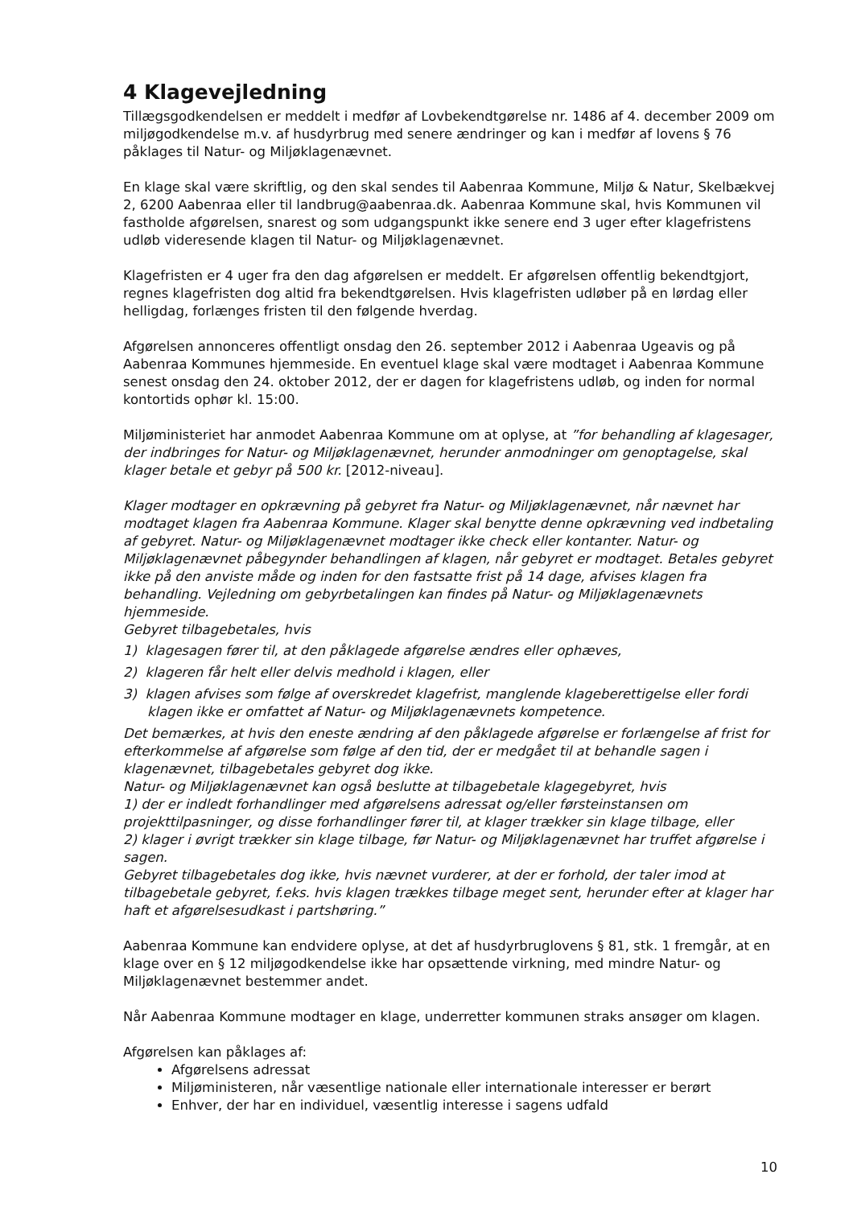4 Klagevejledning
Tillægsgodkendelsen er meddelt i medfør af Lovbekendtgørelse nr. 1486 af 4. december 2009 om miljøgodkendelse m.v. af husdyrbrug med senere ændringer og kan i medfør af lovens § 76 påklages til Natur- og Miljøklagenævnet.
En klage skal være skriftlig, og den skal sendes til Aabenraa Kommune, Miljø & Natur, Skelbækvej 2, 6200 Aabenraa eller til landbrug@aabenraa.dk. Aabenraa Kommune skal, hvis Kommunen vil fastholde afgørelsen, snarest og som udgangspunkt ikke senere end 3 uger efter klagefristens udløb videresende klagen til Natur- og Miljøklagenævnet.
Klagefristen er 4 uger fra den dag afgørelsen er meddelt. Er afgørelsen offentlig bekendtgjort, regnes klagefristen dog altid fra bekendtgørelsen. Hvis klagefristen udløber på en lørdag eller helligdag, forlænges fristen til den følgende hverdag.
Afgørelsen annonceres offentligt onsdag den 26. september 2012 i Aabenraa Ugeavis og på Aabenraa Kommunes hjemmeside. En eventuel klage skal være modtaget i Aabenraa Kommune senest onsdag den 24. oktober 2012, der er dagen for klagefristens udløb, og inden for normal kontortids ophør kl. 15:00.
Miljøministeriet har anmodet Aabenraa Kommune om at oplyse, at ”for behandling af klagesager, der indbringes for Natur- og Miljøklagenævnet, herunder anmodninger om genoptagelse, skal klager betale et gebyr på 500 kr. [2012-niveau].
Klager modtager en opkrævning på gebyret fra Natur- og Miljøklagenævnet, når nævnet har modtaget klagen fra Aabenraa Kommune. Klager skal benytte denne opkrævning ved indbetaling af gebyret. Natur- og Miljøklagenævnet modtager ikke check eller kontanter. Natur- og Miljøklagenævnet påbegynder behandlingen af klagen, når gebyret er modtaget. Betales gebyret ikke på den anviste måde og inden for den fastsatte frist på 14 dage, afvises klagen fra behandling. Vejledning om gebyrbetalingen kan findes på Natur- og Miljøklagenævnets hjemmeside.
Gebyret tilbagebetales, hvis
1) klagesagen fører til, at den påklagede afgørelse ændres eller ophæves,
2) klageren får helt eller delvis medhold i klagen, eller
3) klagen afvises som følge af overskredet klagefrist, manglende klageberettigelse eller fordi klagen ikke er omfattet af Natur- og Miljøklagenævnets kompetence.
Det bemærkes, at hvis den eneste ændring af den påklagede afgørelse er forlængelse af frist for efterkommelse af afgørelse som følge af den tid, der er medgået til at behandle sagen i klagenævnet, tilbagebetales gebyret dog ikke.
Natur- og Miljøklagenævnet kan også beslutte at tilbagebetale klagegebyret, hvis
1) der er indledt forhandlinger med afgørelsens adressat og/eller førsteinstansen om projekttilpasninger, og disse forhandlinger fører til, at klager trækker sin klage tilbage, eller
2) klager i øvrigt trækker sin klage tilbage, før Natur- og Miljøklagenævnet har truffet afgørelse i sagen.
Gebyret tilbagebetales dog ikke, hvis nævnet vurderer, at der er forhold, der taler imod at tilbagebetale gebyret, f.eks. hvis klagen trækkes tilbage meget sent, herunder efter at klager har haft et afgørelsesudkast i partshøring.”
Aabenraa Kommune kan endvidere oplyse, at det af husdyrbruglovens § 81, stk. 1 fremgår, at en klage over en § 12 miljøgodkendelse ikke har opsættende virkning, med mindre Natur- og Miljøklagenævnet bestemmer andet.
Når Aabenraa Kommune modtager en klage, underretter kommunen straks ansøger om klagen.
Afgørelsen kan påklages af:
Afgørelsens adressat
Miljøministeren, når væsentlige nationale eller internationale interesser er berørt
Enhver, der har en individuel, væsentlig interesse i sagens udfald
10